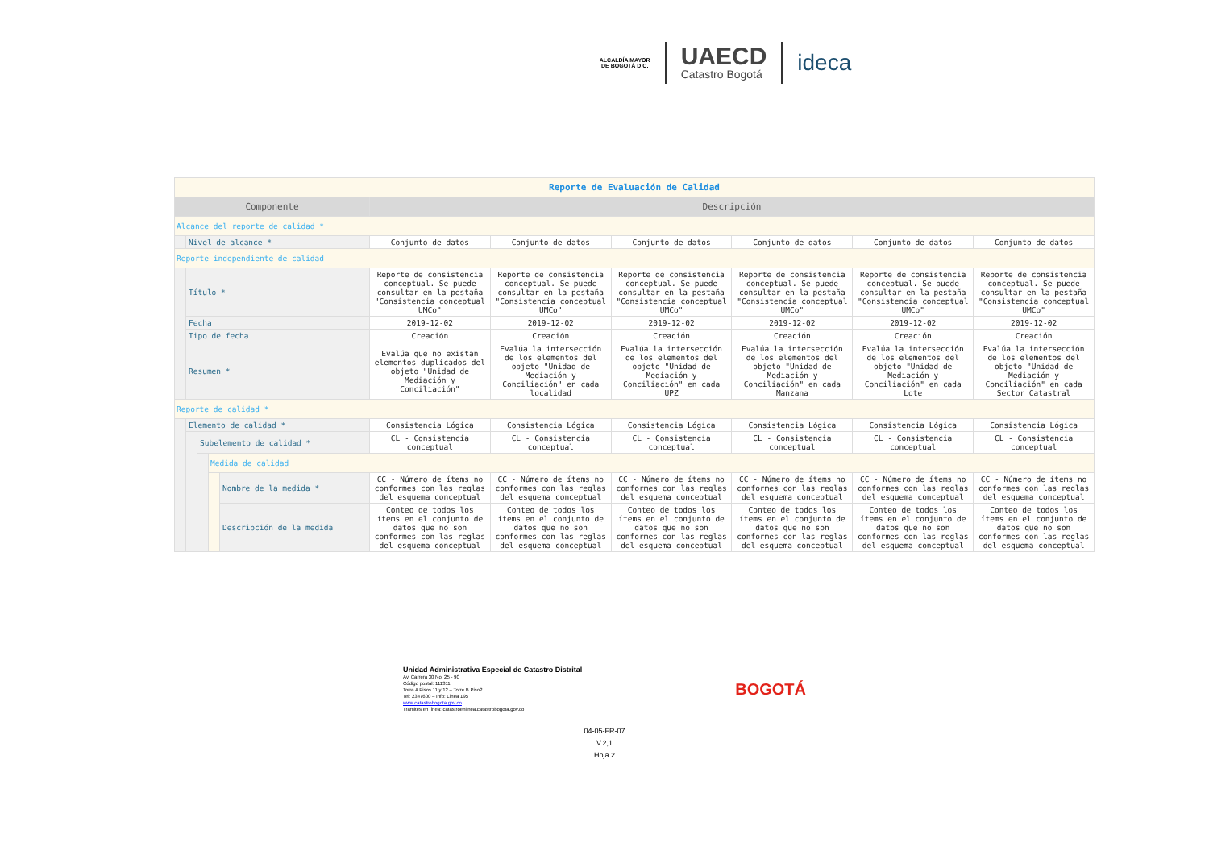ALCALDÍA MAYOR
DE BOGOTÁ D.C.
UAECD
Catastro Bogotá
ideca
| Reporte de Evaluación de Calidad | | | | | | | | | | |
| Componente | | | | | Descripción | | | | | |
| Alcance del reporte de calidad * | | | | | | | | | | |
| | Nivel de alcance * | | | | Conjunto de datos | Conjunto de datos | Conjunto de datos | Conjunto de datos | Conjunto de datos | Conjunto de datos |
| Reporte independiente de calidad | | | | | | | | | | |
| | Título * | | | | Reporte de consistencia conceptual. Se puede consultar en la pestaña "Consistencia conceptual UMCo" | Reporte de consistencia conceptual. Se puede consultar en la pestaña "Consistencia conceptual UMCo" | Reporte de consistencia conceptual. Se puede consultar en la pestaña "Consistencia conceptual UMCo" | Reporte de consistencia conceptual. Se puede consultar en la pestaña "Consistencia conceptual UMCo" | Reporte de consistencia conceptual. Se puede consultar en la pestaña "Consistencia conceptual UMCo" | Reporte de consistencia conceptual. Se puede consultar en la pestaña "Consistencia conceptual UMCo" |
| | Fecha | | | | 2019-12-02 | 2019-12-02 | 2019-12-02 | 2019-12-02 | 2019-12-02 | 2019-12-02 |
| | Tipo de fecha | | | | Creación | Creación | Creación | Creación | Creación | Creación |
| | Resumen * | | | | Evalúa que no existan elementos duplicados del objeto "Unidad de Mediación y Conciliación" | Evalúa la intersección de los elementos del objeto "Unidad de Mediación y Conciliación" en cada localidad | Evalúa la intersección de los elementos del objeto "Unidad de Mediación y Conciliación" en cada UPZ | Evalúa la intersección de los elementos del objeto "Unidad de Mediación y Conciliación" en cada Manzana | Evalúa la intersección de los elementos del objeto "Unidad de Mediación y Conciliación" en cada Lote | Evalúa la intersección de los elementos del objeto "Unidad de Mediación y Conciliación" en cada Sector Catastral |
| Reporte de calidad * | | | | | | | | | | |
| | Elemento de calidad * | | | | Consistencia Lógica | Consistencia Lógica | Consistencia Lógica | Consistencia Lógica | Consistencia Lógica | Consistencia Lógica |
| | | Subelemento de calidad * | | | CL - Consistencia conceptual | CL - Consistencia conceptual | CL - Consistencia conceptual | CL - Consistencia conceptual | CL - Consistencia conceptual | CL - Consistencia conceptual |
| | | | Medida de calidad | | | | | | | |
| | | | | Nombre de la medida * | CC - Número de ítems no conformes con las reglas del esquema conceptual | CC - Número de ítems no conformes con las reglas del esquema conceptual | CC - Número de ítems no conformes con las reglas del esquema conceptual | CC - Número de ítems no conformes con las reglas del esquema conceptual | CC - Número de ítems no conformes con las reglas del esquema conceptual | CC - Número de ítems no conformes con las reglas del esquema conceptual |
| | | | | Descripción de la medida | Conteo de todos los ítems en el conjunto de datos que no son conformes con las reglas del esquema conceptual | Conteo de todos los ítems en el conjunto de datos que no son conformes con las reglas del esquema conceptual | Conteo de todos los ítems en el conjunto de datos que no son conformes con las reglas del esquema conceptual | Conteo de todos los ítems en el conjunto de datos que no son conformes con las reglas del esquema conceptual | Conteo de todos los ítems en el conjunto de datos que no son conformes con las reglas del esquema conceptual | Conteo de todos los ítems en el conjunto de datos que no son conformes con las reglas del esquema conceptual |
Unidad Administrativa Especial de Catastro Distrital
Av. Carrera 30 No. 25 - 90
Código postal: 111311
Torre A Pisos 11 y 12 – Torre B Piso2
Tel: 2347600 – Info: Línea 195
www.catastrobogota.gov.co
Trámites en línea: catastroenlinea.catastrobogota.gov.co
BOGOTÁ
04-05-FR-07
V.2,1
Hoja 2